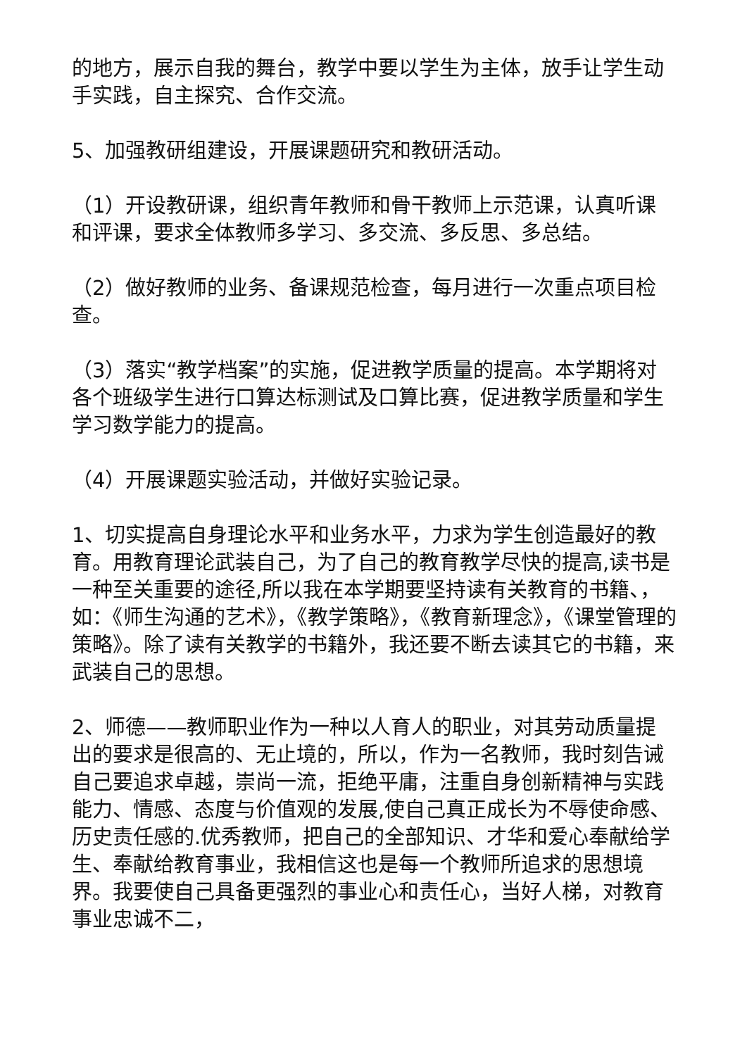的地方，展示自我的舞台，教学中要以学生为主体，放手让学生动手实践，自主探究、合作交流。
5、加强教研组建设，开展课题研究和教研活动。
（1）开设教研课，组织青年教师和骨干教师上示范课，认真听课和评课，要求全体教师多学习、多交流、多反思、多总结。
（2）做好教师的业务、备课规范检查，每月进行一次重点项目检查。
（3）落实“教学档案”的实施，促进教学质量的提高。本学期将对各个班级学生进行口算达标测试及口算比赛，促进教学质量和学生学习数学能力的提高。
（4）开展课题实验活动，并做好实验记录。
1、切实提高自身理论水平和业务水平，力求为学生创造最好的教育。用教育理论武装自己，为了自己的教育教学尽快的提高,读书是一种至关重要的途径,所以我在本学期要坚持读有关教育的书籍、，如：《师生沟通的艺术》，《教学策略》，《教育新理念》，《课堂管理的策略》。除了读有关教学的书籍外，我还要不断去读其它的书籍，来武装自己的思想。
2、师德——教师职业作为一种以人育人的职业，对其劳动质量提出的要求是很高的、无止境的，所以，作为一名教师，我时刻告诫自己要追求卓越，崇尚一流，拒绝平庸，注重自身创新精神与实践能力、情感、态度与价值观的发展,使自己真正成长为不辱使命感、历史责任感的.优秀教师，把自己的全部知识、才华和爱心奉献给学生、奉献给教育事业，我相信这也是每一个教师所追求的思想境界。我要使自己具备更强烈的事业心和责任心，当好人梯，对教育事业忠诚不二，